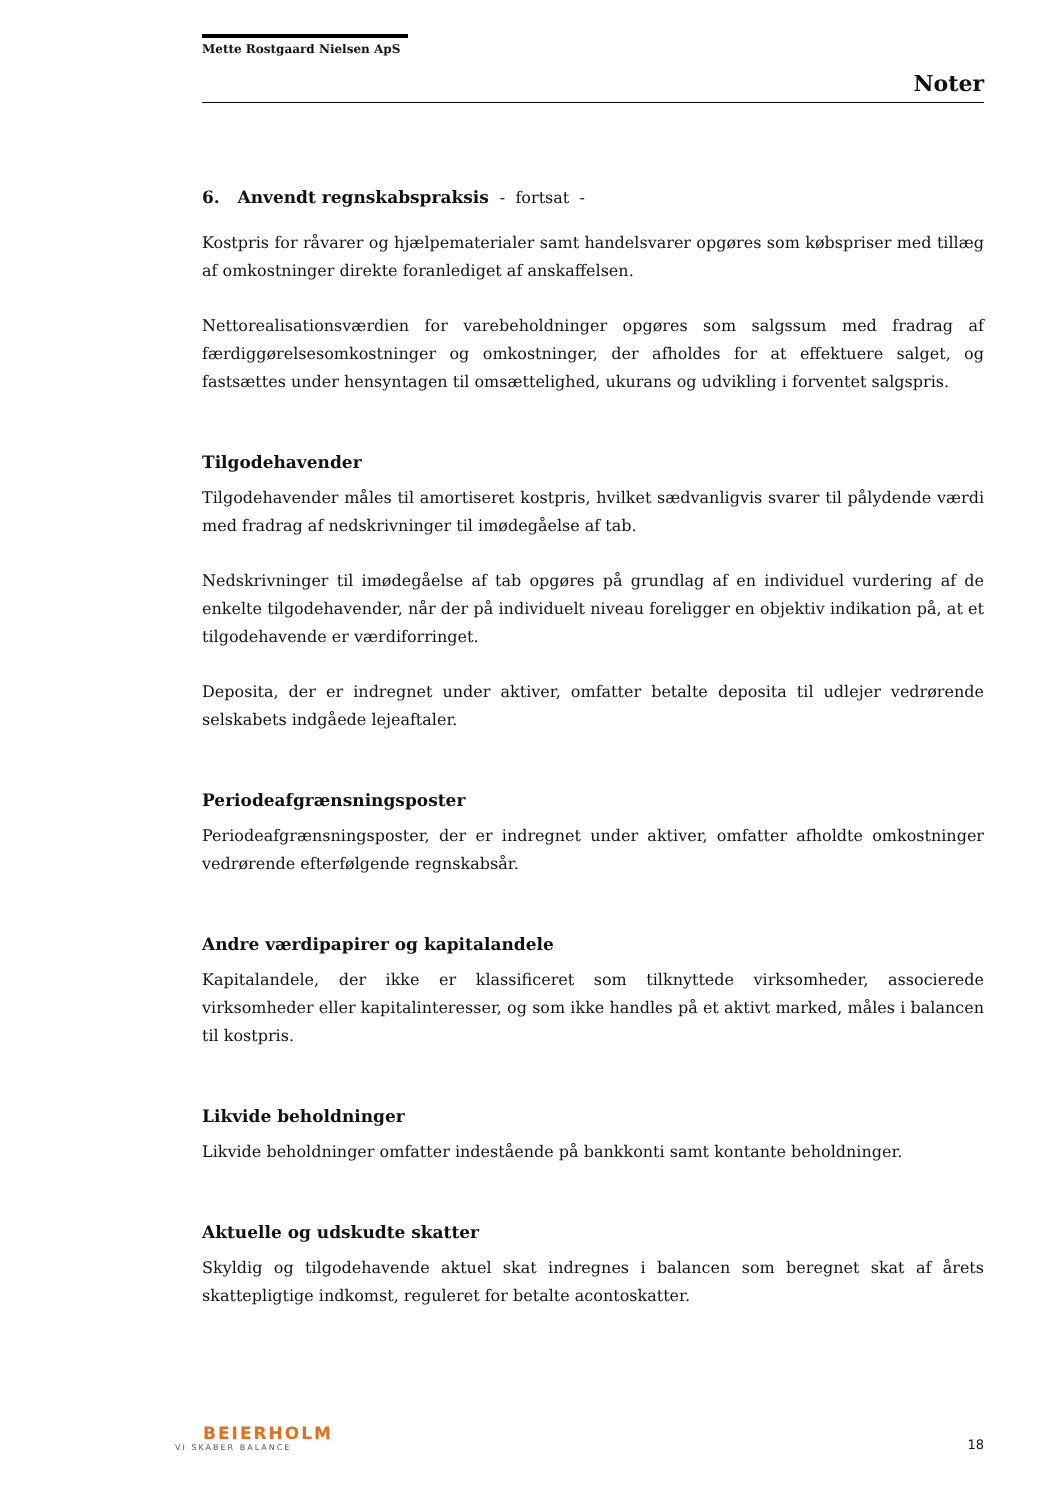Mette Rostgaard Nielsen ApS
Noter
6. Anvendt regnskabspraksis - fortsat -
Kostpris for råvarer og hjælpematerialer samt handelsvarer opgøres som købspriser med tillæg af omkostninger direkte foranlediget af anskaffelsen.
Nettorealisationsværdien for varebeholdninger opgøres som salgssum med fradrag af færdiggørelsesomkostninger og omkostninger, der afholdes for at effektuere salget, og fastsættes under hensyntagen til omsættelighed, ukurans og udvikling i forventet salgspris.
Tilgodehavender
Tilgodehavender måles til amortiseret kostpris, hvilket sædvanligvis svarer til pålydende værdi med fradrag af nedskrivninger til imødegåelse af tab.
Nedskrivninger til imødegåelse af tab opgøres på grundlag af en individuel vurdering af de enkelte tilgodehavender, når der på individuelt niveau foreligger en objektiv indikation på, at et tilgodehavende er værdiforringet.
Deposita, der er indregnet under aktiver, omfatter betalte deposita til udlejer vedrørende selskabets indgåede lejeaftaler.
Periodeafgrænsningsposter
Periodeafgrænsningsposter, der er indregnet under aktiver, omfatter afholdte omkostninger vedrørende efterfølgende regnskabsår.
Andre værdipapirer og kapitalandele
Kapitalandele, der ikke er klassificeret som tilknyttede virksomheder, associerede virksomheder eller kapitalinteresser, og som ikke handles på et aktivt marked, måles i balancen til kostpris.
Likvide beholdninger
Likvide beholdninger omfatter indestående på bankkonti samt kontante beholdninger.
Aktuelle og udskudte skatter
Skyldig og tilgodehavende aktuel skat indregnes i balancen som beregnet skat af årets skattepligtige indkomst, reguleret for betalte acontoskatter.
BEIERHOLM
VI SKABER BALANCE
18